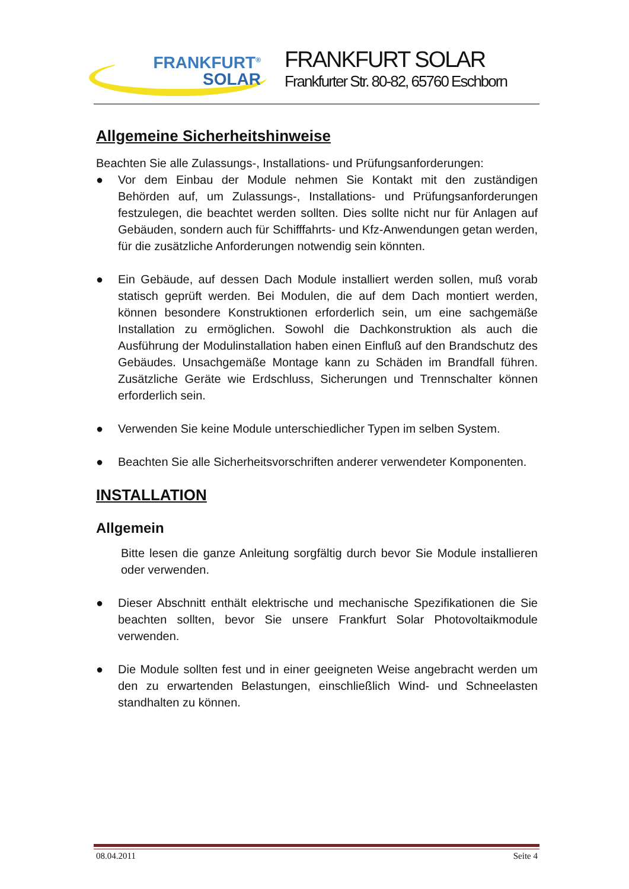FRANKFURT<sup>®</sup>
SOLAR
FRANKFURT SOLAR
Frankfurter Str. 80-82, 65760 Eschborn
Allgemeine Sicherheitshinweise
Beachten Sie alle Zulassungs-, Installations- und Prüfungsanforderungen:
● Vor dem Einbau der Module nehmen Sie Kontakt mit den zuständigen Behörden auf, um Zulassungs-, Installations- und Prüfungsanforderungen festzulegen, die beachtet werden sollten. Dies sollte nicht nur für Anlagen auf Gebäuden, sondern auch für Schifffahrts- und Kfz-Anwendungen getan werden, für die zusätzliche Anforderungen notwendig sein könnten.
● Ein Gebäude, auf dessen Dach Module installiert werden sollen, muß vorab statisch geprüft werden. Bei Modulen, die auf dem Dach montiert werden, können besondere Konstruktionen erforderlich sein, um eine sachgemäße Installation zu ermöglichen. Sowohl die Dachkonstruktion als auch die Ausführung der Modulinstallation haben einen Einfluß auf den Brandschutz des Gebäudes. Unsachgemäße Montage kann zu Schäden im Brandfall führen. Zusätzliche Geräte wie Erdschluss, Sicherungen und Trennschalter können erforderlich sein.
● Verwenden Sie keine Module unterschiedlicher Typen im selben System.
● Beachten Sie alle Sicherheitsvorschriften anderer verwendeter Komponenten.
INSTALLATION
Allgemein
Bitte lesen die ganze Anleitung sorgfältig durch bevor Sie Module installieren oder verwenden.
● Dieser Abschnitt enthält elektrische und mechanische Spezifikationen die Sie beachten sollten, bevor Sie unsere Frankfurt Solar Photovoltaikmodule verwenden.
● Die Module sollten fest und in einer geeigneten Weise angebracht werden um den zu erwartenden Belastungen, einschließlich Wind- und Schneelasten standhalten zu können.
08.04.2011 Seite 4